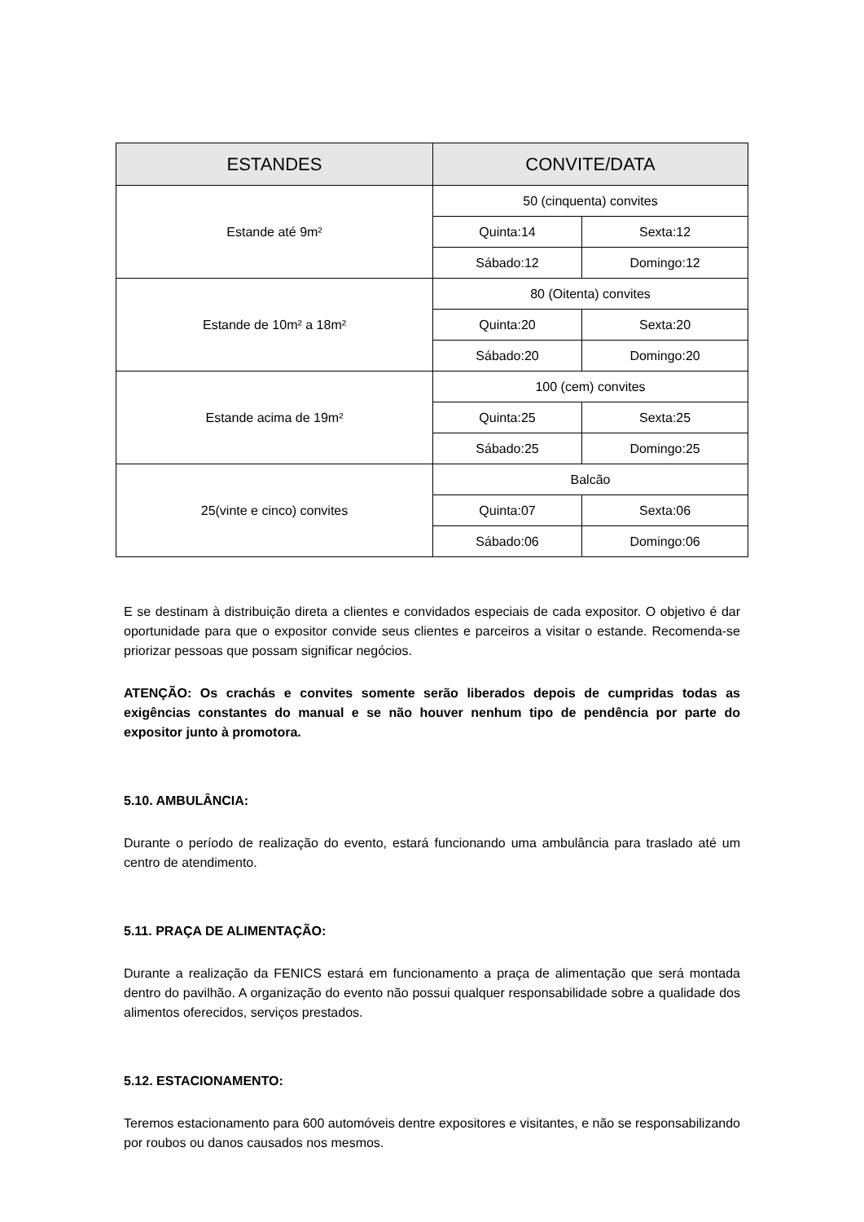| ESTANDES | CONVITE/DATA | |
| --- | --- | --- |
| Estande até 9m² | 50 (cinquenta) convites | |
| | Quinta:14 | Sexta:12 |
| | Sábado:12 | Domingo:12 |
| Estande de 10m² a 18m² | 80 (Oitenta) convites | |
| | Quinta:20 | Sexta:20 |
| | Sábado:20 | Domingo:20 |
| Estande acima de 19m² | 100 (cem) convites | |
| | Quinta:25 | Sexta:25 |
| | Sábado:25 | Domingo:25 |
| 25(vinte e cinco) convites | Balcão | |
| | Quinta:07 | Sexta:06 |
| | Sábado:06 | Domingo:06 |
E se destinam à distribuição direta a clientes e convidados especiais de cada expositor. O objetivo é dar oportunidade para que o expositor convide seus clientes e parceiros a visitar o estande. Recomenda-se priorizar pessoas que possam significar negócios.
ATENÇÃO: Os crachás e convites somente serão liberados depois de cumpridas todas as exigências constantes do manual e se não houver nenhum tipo de pendência por parte do expositor junto à promotora.
5.10. AMBULÂNCIA:
Durante o período de realização do evento, estará funcionando uma ambulância para traslado até um centro de atendimento.
5.11. PRAÇA DE ALIMENTAÇÃO:
Durante a realização da FENICS estará em funcionamento a praça de alimentação que será montada dentro do pavilhão. A organização do evento não possui qualquer responsabilidade sobre a qualidade dos alimentos oferecidos, serviços prestados.
5.12. ESTACIONAMENTO:
Teremos estacionamento para 600 automóveis dentre expositores e visitantes, e não se responsabilizando por roubos ou danos causados nos mesmos.